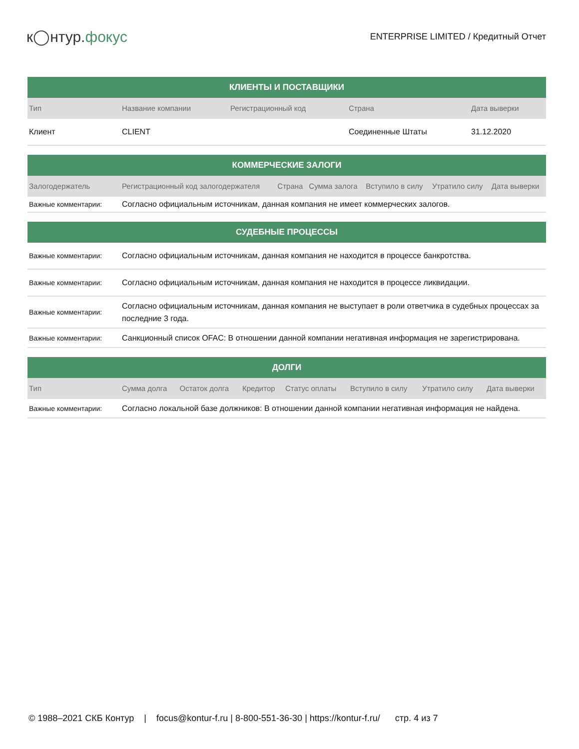к◯нтур.фокус
ENTERPRISE LIMITED / Кредитный Отчет
| КЛИЕНТЫ И ПОСТАВЩИКИ | | | | |
| --- | --- | --- | --- | --- |
| Тип | Название компании | Регистрационный код | Страна | Дата выверки |
| Клиент | CLIENT | | Соединенные Штаты | 31.12.2020 |
| КОММЕРЧЕСКИЕ ЗАЛОГИ | | | | | | |
| --- | --- | --- | --- | --- | --- | --- |
| Залогодержатель | Регистрационный код залогодержателя | Страна | Сумма залога | Вступило в силу | Утратило силу | Дата выверки |
| Важные комментарии: | Согласно официальным источникам, данная компания не имеет коммерческих залогов. | | | | | |
| СУДЕБНЫЕ ПРОЦЕССЫ | |
| --- | --- |
| Важные комментарии: | Согласно официальным источникам, данная компания не находится в процессе банкротства. |
| Важные комментарии: | Согласно официальным источникам, данная компания не находится в процессе ликвидации. |
| Важные комментарии: | Согласно официальным источникам, данная компания не выступает в роли ответчика в судебных процессах за последние 3 года. |
| Важные комментарии: | Санкционный список OFAC: В отношении данной компании негативная информация не зарегистрирована. |
| ДОЛГИ | | | | | | | |
| --- | --- | --- | --- | --- | --- | --- | --- |
| Тип | Сумма долга | Остаток долга | Кредитор | Статус оплаты | Вступило в силу | Утратило силу | Дата выверки |
| Важные комментарии: | Согласно локальной базе должников: В отношении данной компании негативная информация не найдена. | | | | | | |
© 1988–2021 СКБ Контур | focus@kontur-f.ru | 8-800-551-36-30 | https://kontur-f.ru/ стр. 4 из 7